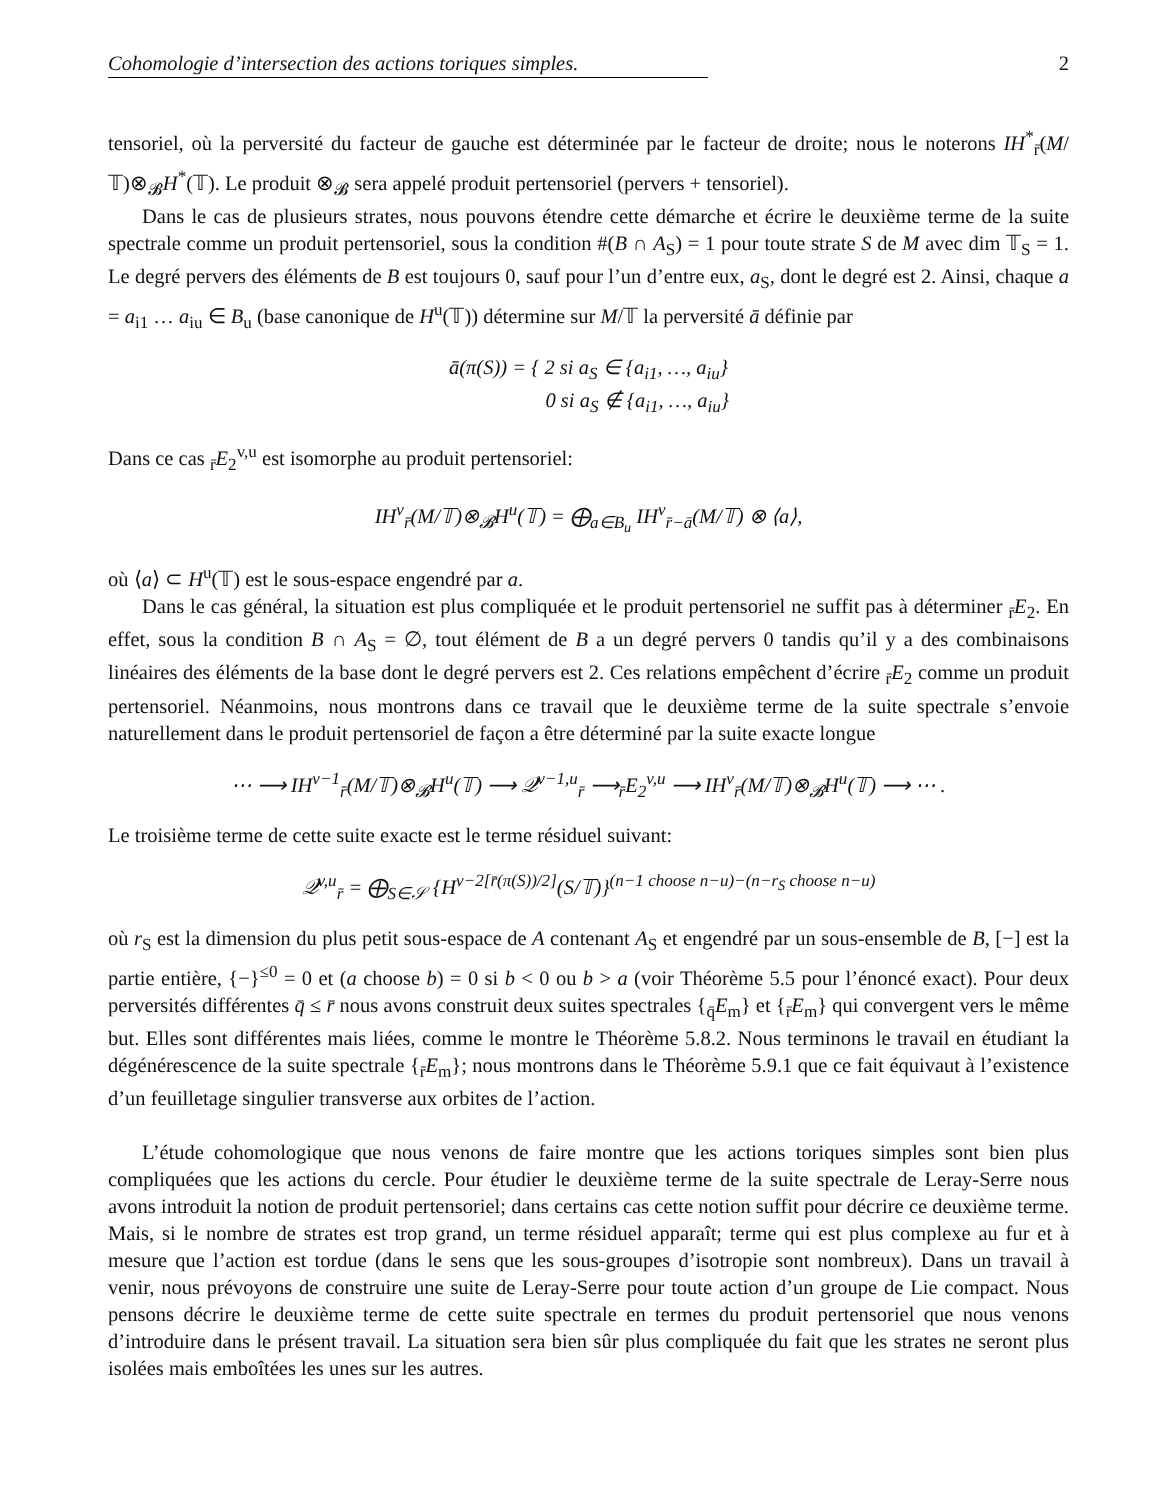Cohomologie d’intersection des actions toriques simples. 2
tensoriel, où la perversité du facteur de gauche est déterminée par le facteur de droite; nous le noterons IH<sup>*</sup><sub>r̄</sub>(M/𝕋)⊗<sub>𝓑</sub>H<sup>*</sup>(𝕋). Le produit ⊗<sub>𝓑</sub> sera appelé produit pertensoriel (pervers + tensoriel).
Dans le cas de plusieurs strates, nous pouvons étendre cette démarche et écrire le deuxième terme de la suite spectrale comme un produit pertensoriel, sous la condition #(B ∩ A<sub>S</sub>) = 1 pour toute strate S de M avec dim 𝕋<sub>S</sub> = 1. Le degré pervers des éléments de B est toujours 0, sauf pour l’un d’entre eux, a<sub>S</sub>, dont le degré est 2. Ainsi, chaque a = a<sub>i1</sub> … a<sub>iu</sub> ∈ B<sub>u</sub> (base canonique de H<sup>u</sup>(𝕋)) détermine sur M/𝕋 la perversité ā définie par
ā(π(S)) = { 2 si a<sub>S</sub> ∈ {a<sub>i1</sub>, …, a<sub>iu</sub>}
0 si a<sub>S</sub> ∉ {a<sub>i1</sub>, …, a<sub>iu</sub>}
Dans ce cas <sub>r̄</sub>E<sub>2</sub><sup>v,u</sup> est isomorphe au produit pertensoriel:
IH<sup>v</sup><sub>r̄</sub>(M/𝕋)⊗<sub>𝓑</sub>H<sup>u</sup>(𝕋) = ⨁<sub>a∈B<sub>u</sub></sub> IH<sup>v</sup><sub>r̄−ā</sub>(M/𝕋) ⊗ ⟨a⟩,
où ⟨a⟩ ⊂ H<sup>u</sup>(𝕋) est le sous-espace engendré par a.
Dans le cas général, la situation est plus compliquée et le produit pertensoriel ne suffit pas à déterminer <sub>r̄</sub>E<sub>2</sub>. En effet, sous la condition B ∩ A<sub>S</sub> = ∅, tout élément de B a un degré pervers 0 tandis qu’il y a des combinaisons linéaires des éléments de la base dont le degré pervers est 2. Ces relations empêchent d’écrire <sub>r̄</sub>E<sub>2</sub> comme un produit pertensoriel. Néanmoins, nous montrons dans ce travail que le deuxième terme de la suite spectrale s’envoie naturellement dans le produit pertensoriel de façon a être déterminé par la suite exacte longue
⋯ ⟶ IH<sup>v−1</sup><sub>r̄</sub>(M/𝕋)⊗<sub>𝓑</sub>H<sup>u</sup>(𝕋) ⟶ 𝒬<sup>v−1,u</sup><sub>r̄</sub> ⟶<sub>r̄</sub>E<sub>2</sub><sup>v,u</sup> ⟶ IH<sup>v</sup><sub>r̄</sub>(M/𝕋)⊗<sub>𝓑</sub>H<sup>u</sup>(𝕋) ⟶ ⋯ .
Le troisième terme de cette suite exacte est le terme résiduel suivant:
𝒬<sup>v,u</sup><sub>r̄</sub> = ⨁<sub>S∈𝒮</sub> {H<sup>v−2[r̄(π(S))/2]</sup>(S/𝕋)}<sup>(n−1 choose n−u)−(n−r<sub>S</sub> choose n−u)</sup>
où r<sub>S</sub> est la dimension du plus petit sous-espace de A contenant A<sub>S</sub> et engendré par un sous-ensemble de B, [−] est la partie entière, {−}<sup>≤0</sup> = 0 et (a choose b) = 0 si b < 0 ou b > a (voir Théorème 5.5 pour l’énoncé exact). Pour deux perversités différentes q̄ ≤ r̄ nous avons construit deux suites spectrales {<sub>q̄</sub>E<sub>m</sub>} et {<sub>r̄</sub>E<sub>m</sub>} qui convergent vers le même but. Elles sont différentes mais liées, comme le montre le Théorème 5.8.2. Nous terminons le travail en étudiant la dégénérescence de la suite spectrale {<sub>r̄</sub>E<sub>m</sub>}; nous montrons dans le Théorème 5.9.1 que ce fait équivaut à l’existence d’un feuilletage singulier transverse aux orbites de l’action.
L’étude cohomologique que nous venons de faire montre que les actions toriques simples sont bien plus compliquées que les actions du cercle. Pour étudier le deuxième terme de la suite spectrale de Leray-Serre nous avons introduit la notion de produit pertensoriel; dans certains cas cette notion suffit pour décrire ce deuxième terme. Mais, si le nombre de strates est trop grand, un terme résiduel apparaît; terme qui est plus complexe au fur et à mesure que l’action est tordue (dans le sens que les sous-groupes d’isotropie sont nombreux). Dans un travail à venir, nous prévoyons de construire une suite de Leray-Serre pour toute action d’un groupe de Lie compact. Nous pensons décrire le deuxième terme de cette suite spectrale en termes du produit pertensoriel que nous venons d’introduire dans le présent travail. La situation sera bien sûr plus compliquée du fait que les strates ne seront plus isolées mais emboîtées les unes sur les autres.